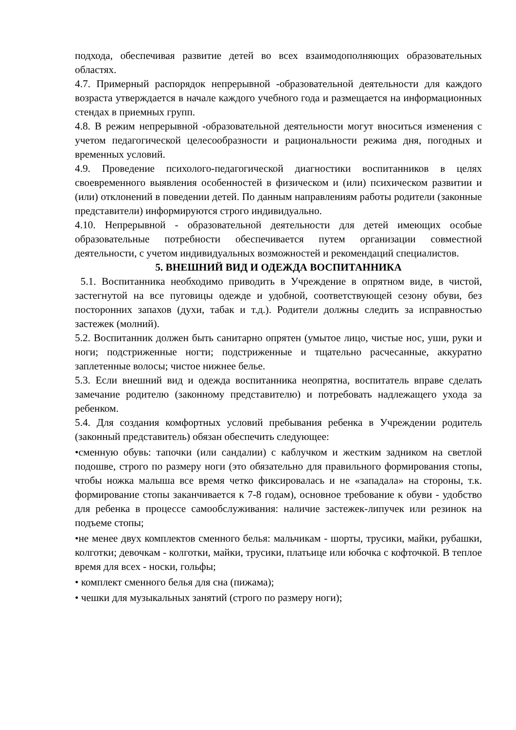подхода, обеспечивая развитие детей во всех взаимодополняющих образовательных областях.
4.7. Примерный распорядок непрерывной -образовательной деятельности для каждого возраста утверждается в начале каждого учебного года и размещается на информационных стендах в приемных групп.
4.8. В режим непрерывной -образовательной деятельности могут вноситься изменения с учетом педагогической целесообразности и рациональности режима дня, погодных и временных условий.
4.9. Проведение психолого-педагогической диагностики воспитанников в целях своевременного выявления особенностей в физическом и (или) психическом развитии и (или) отклонений в поведении детей. По данным направлениям работы родители (законные представители) информируются строго индивидуально.
4.10. Непрерывной - образовательной деятельности для детей имеющих особые образовательные потребности обеспечивается путем организации совместной деятельности, с учетом индивидуальных возможностей и рекомендаций специалистов.
5. ВНЕШНИЙ ВИД И ОДЕЖДА ВОСПИТАННИКА
5.1. Воспитанника необходимо приводить в Учреждение в опрятном виде, в чистой, застегнутой на все пуговицы одежде и удобной, соответствующей сезону обуви, без посторонних запахов (духи, табак и т.д.). Родители должны следить за исправностью застежек (молний).
5.2. Воспитанник должен быть санитарно опрятен (умытое лицо, чистые нос, уши, руки и ноги; подстриженные ногти; подстриженные и тщательно расчесанные, аккуратно заплетенные волосы; чистое нижнее белье.
5.3. Если внешний вид и одежда воспитанника неопрятна, воспитатель вправе сделать замечание родителю (законному представителю) и потребовать надлежащего ухода за ребенком.
5.4. Для создания комфортных условий пребывания ребенка в Учреждении родитель (законный представитель) обязан обеспечить следующее:
•сменную обувь: тапочки (или сандалии) с каблучком и жестким задником на светлой подошве, строго по размеру ноги (это обязательно для правильного формирования стопы, чтобы ножка малыша все время четко фиксировалась и не «западала» на стороны, т.к. формирование стопы заканчивается к 7-8 годам), основное требование к обуви - удобство для ребенка в процессе самообслуживания: наличие застежек-липучек или резинок на подъеме стопы;
•не менее двух комплектов сменного белья: мальчикам - шорты, трусики, майки, рубашки, колготки; девочкам - колготки, майки, трусики, платьице или юбочка с кофточкой. В теплое время для всех - носки, гольфы;
• комплект сменного белья для сна (пижама);
• чешки для музыкальных занятий (строго по размеру ноги);